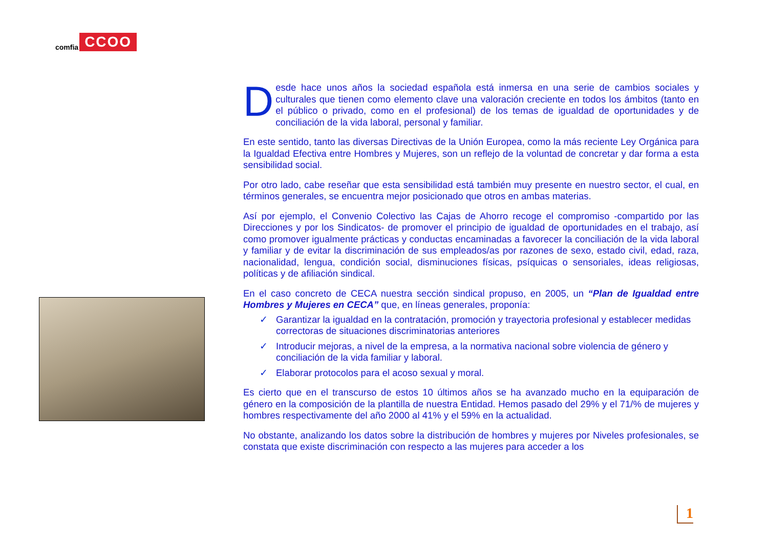comfia CCOO
Desde hace unos años la sociedad española está inmersa en una serie de cambios sociales y culturales que tienen como elemento clave una valoración creciente en todos los ámbitos (tanto en el público o privado, como en el profesional) de los temas de igualdad de oportunidades y de conciliación de la vida laboral, personal y familiar.
En este sentido, tanto las diversas Directivas de la Unión Europea, como la más reciente Ley Orgánica para la Igualdad Efectiva entre Hombres y Mujeres, son un reflejo de la voluntad de concretar y dar forma a esta sensibilidad social.
Por otro lado, cabe reseñar que esta sensibilidad está también muy presente en nuestro sector, el cual, en términos generales, se encuentra mejor posicionado que otros en ambas materias.
Así por ejemplo, el Convenio Colectivo las Cajas de Ahorro recoge el compromiso -compartido por las Direcciones y por los Sindicatos- de promover el principio de igualdad de oportunidades en el trabajo, así como promover igualmente prácticas y conductas encaminadas a favorecer la conciliación de la vida laboral y familiar y de evitar la discriminación de sus empleados/as por razones de sexo, estado civil, edad, raza, nacionalidad, lengua, condición social, disminuciones físicas, psíquicas o sensoriales, ideas religiosas, políticas y de afiliación sindical.
En el caso concreto de CECA nuestra sección sindical propuso, en 2005, un “Plan de Igualdad entre Hombres y Mujeres en CECA” que, en líneas generales, proponía:
✓ Garantizar la igualdad en la contratación, promoción y trayectoria profesional y establecer medidas correctoras de situaciones discriminatorias anteriores
✓ Introducir mejoras, a nivel de la empresa, a la normativa nacional sobre violencia de género y conciliación de la vida familiar y laboral.
✓ Elaborar protocolos para el acoso sexual y moral.
Es cierto que en el transcurso de estos 10 últimos años se ha avanzado mucho en la equiparación de género en la composición de la plantilla de nuestra Entidad. Hemos pasado del 29% y el 71/% de mujeres y hombres respectivamente del año 2000 al 41% y el 59% en la actualidad.
No obstante, analizando los datos sobre la distribución de hombres y mujeres por Niveles profesionales, se constata que existe discriminación con respecto a las mujeres para acceder a los
1